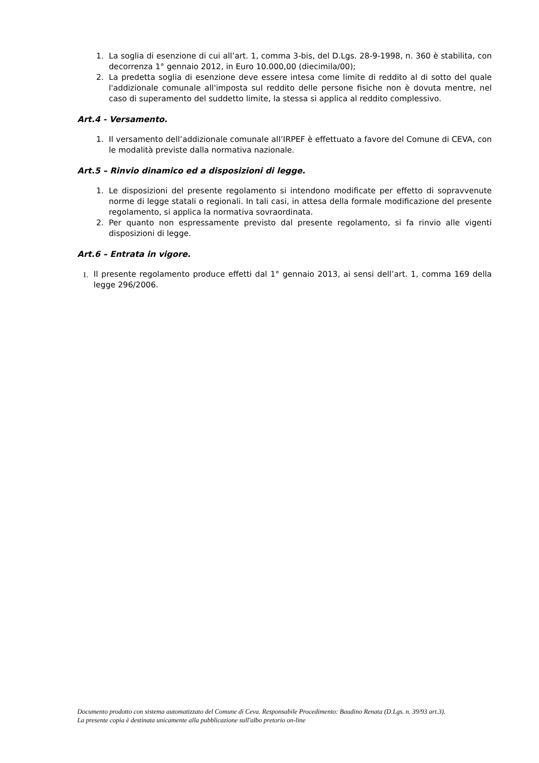1. La soglia di esenzione di cui all’art. 1, comma 3-bis, del D.Lgs. 28-9-1998, n. 360 è stabilita, con decorrenza 1° gennaio 2012, in Euro 10.000,00 (diecimila/00);
2. La predetta soglia di esenzione deve essere intesa come limite di reddito al di sotto del quale l'addizionale comunale all'imposta sul reddito delle persone fisiche non è dovuta mentre, nel caso di superamento del suddetto limite, la stessa si applica al reddito complessivo.
Art.4 - Versamento.
1. Il versamento dell’addizionale comunale all’IRPEF è effettuato a favore del Comune di CEVA, con le modalità previste dalla normativa nazionale.
Art.5 – Rinvio dinamico ed a disposizioni di legge.
1. Le disposizioni del presente regolamento si intendono modificate per effetto di sopravvenute norme di legge statali o regionali. In tali casi, in attesa della formale modificazione del presente regolamento, si applica la normativa sovraordinata.
2. Per quanto non espressamente previsto dal presente regolamento, si fa rinvio alle vigenti disposizioni di legge.
Art.6 – Entrata in vigore.
1. Il presente regolamento produce effetti dal 1° gennaio 2013, ai sensi dell’art. 1, comma 169 della legge 296/2006.
Documento prodotto con sistema automatizzato del Comune di Ceva. Responsabile Procedimento: Baudino Renata (D.Lgs. n. 39/93 art.3).
La presente copia è destinata unicamente alla pubblicazione sull'albo pretorio on-line